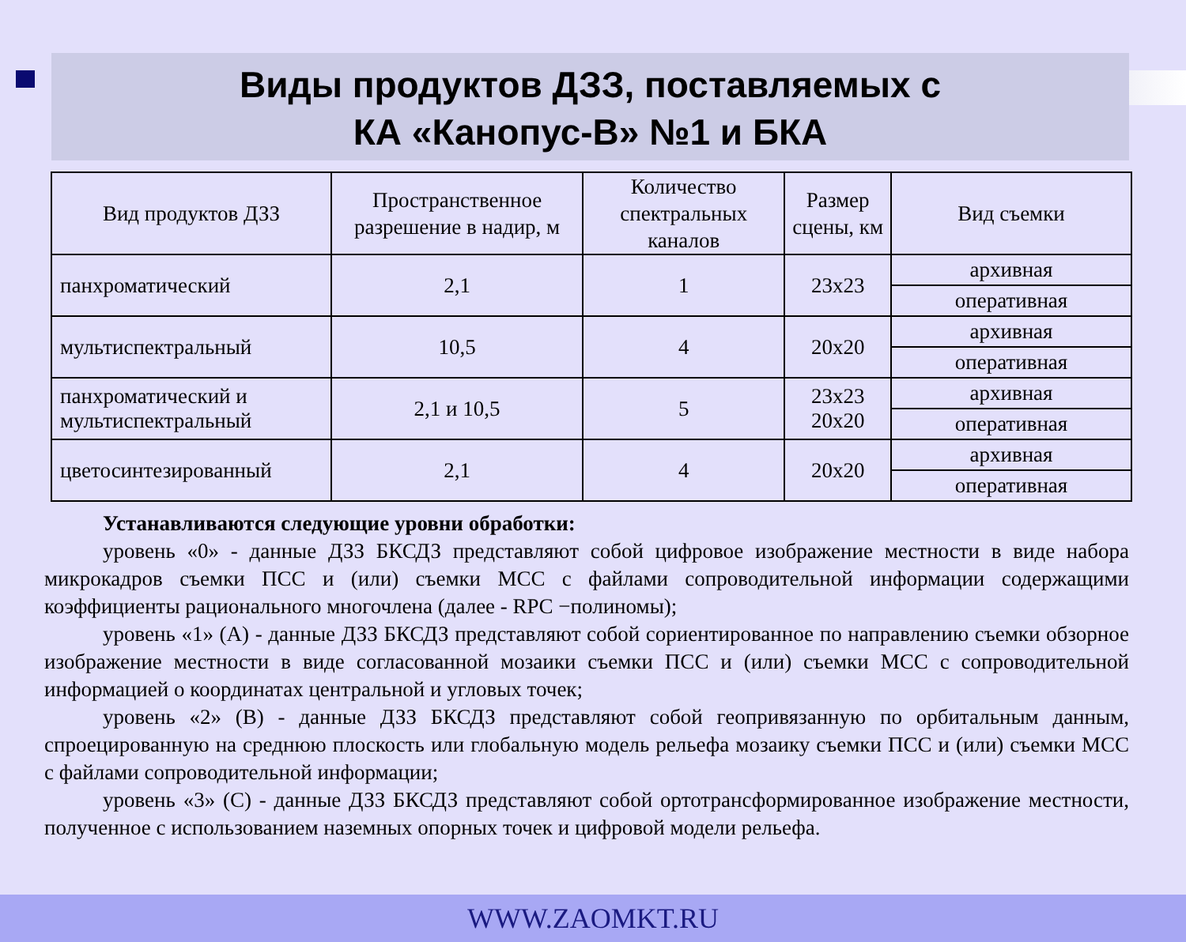Виды продуктов ДЗЗ, поставляемых с
КА «Канопус-В» №1 и БКА
| Вид продуктов ДЗЗ | Пространственное разрешение в надир, м | Количество спектральных каналов | Размер сцены, км | Вид съемки |
| --- | --- | --- | --- | --- |
| панхроматический | 2,1 | 1 | 23x23 | архивная |
| | | | | оперативная |
| мультиспектральный | 10,5 | 4 | 20x20 | архивная |
| | | | | оперативная |
| панхроматический и мультиспектральный | 2,1 и 10,5 | 5 | 23x23 20x20 | архивная |
| | | | | оперативная |
| цветосинтезированный | 2,1 | 4 | 20x20 | архивная |
| | | | | оперативная |
Устанавливаются следующие уровни обработки:
уровень «0» - данные ДЗЗ БКСДЗ представляют собой цифровое изображение местности в виде набора микрокадров съемки ПСС и (или) съемки МСС с файлами сопроводительной информации содержащими коэффициенты рационального многочлена (далее - RPC −полиномы);
уровень «1» (А) - данные ДЗЗ БКСДЗ представляют собой сориентированное по направлению съемки обзорное изображение местности в виде согласованной мозаики съемки ПСС и (или) съемки МСС с сопроводительной информацией о координатах центральной и угловых точек;
уровень «2» (В) - данные ДЗЗ БКСДЗ представляют собой геопривязанную по орбитальным данным, спроецированную на среднюю плоскость или глобальную модель рельефа мозаику съемки ПСС и (или) съемки МСС с файлами сопроводительной информации;
уровень «3» (С) - данные ДЗЗ БКСДЗ представляют собой ортотрансформированное изображение местности, полученное с использованием наземных опорных точек и цифровой модели рельефа.
WWW.ZAOMKT.RU